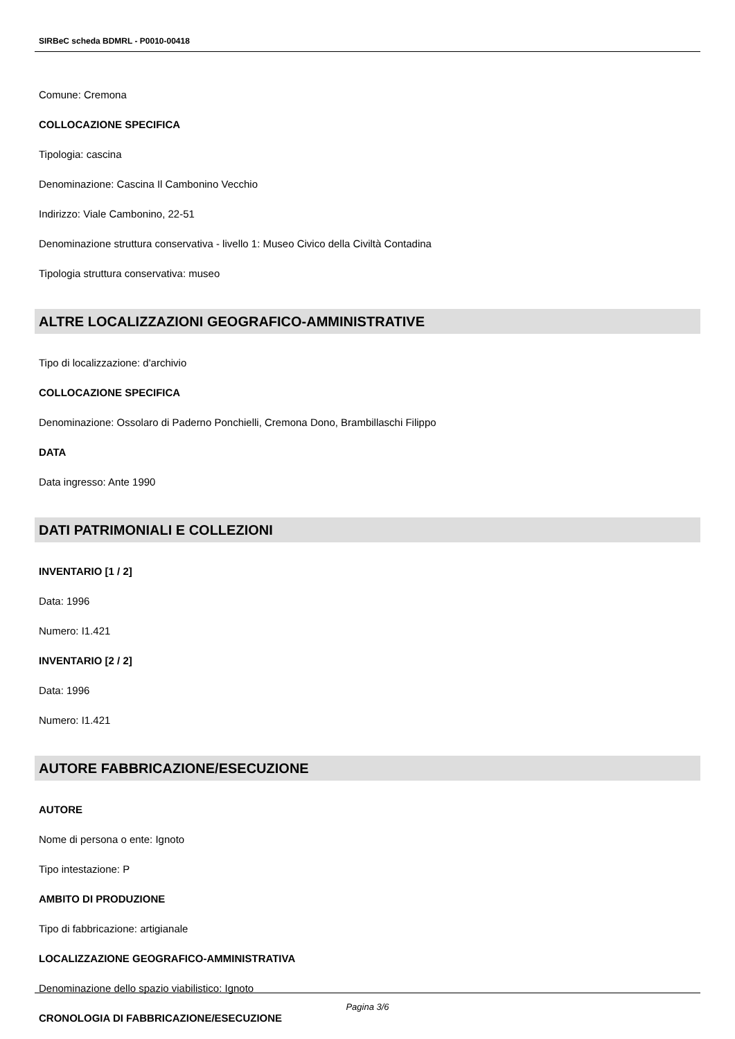SIRBeC scheda BDMRL - P0010-00418
Comune: Cremona
COLLOCAZIONE SPECIFICA
Tipologia: cascina
Denominazione: Cascina Il Cambonino Vecchio
Indirizzo: Viale Cambonino, 22-51
Denominazione struttura conservativa - livello 1: Museo Civico della Civiltà Contadina
Tipologia struttura conservativa: museo
ALTRE LOCALIZZAZIONI GEOGRAFICO-AMMINISTRATIVE
Tipo di localizzazione: d'archivio
COLLOCAZIONE SPECIFICA
Denominazione: Ossolaro di Paderno Ponchielli, Cremona Dono, Brambillaschi Filippo
DATA
Data ingresso: Ante 1990
DATI PATRIMONIALI E COLLEZIONI
INVENTARIO [1 / 2]
Data: 1996
Numero: I1.421
INVENTARIO [2 / 2]
Data: 1996
Numero: I1.421
AUTORE FABBRICAZIONE/ESECUZIONE
AUTORE
Nome di persona o ente: Ignoto
Tipo intestazione: P
AMBITO DI PRODUZIONE
Tipo di fabbricazione: artigianale
LOCALIZZAZIONE GEOGRAFICO-AMMINISTRATIVA
Denominazione dello spazio viabilistico: Ignoto
CRONOLOGIA DI FABBRICAZIONE/ESECUZIONE
Pagina 3/6